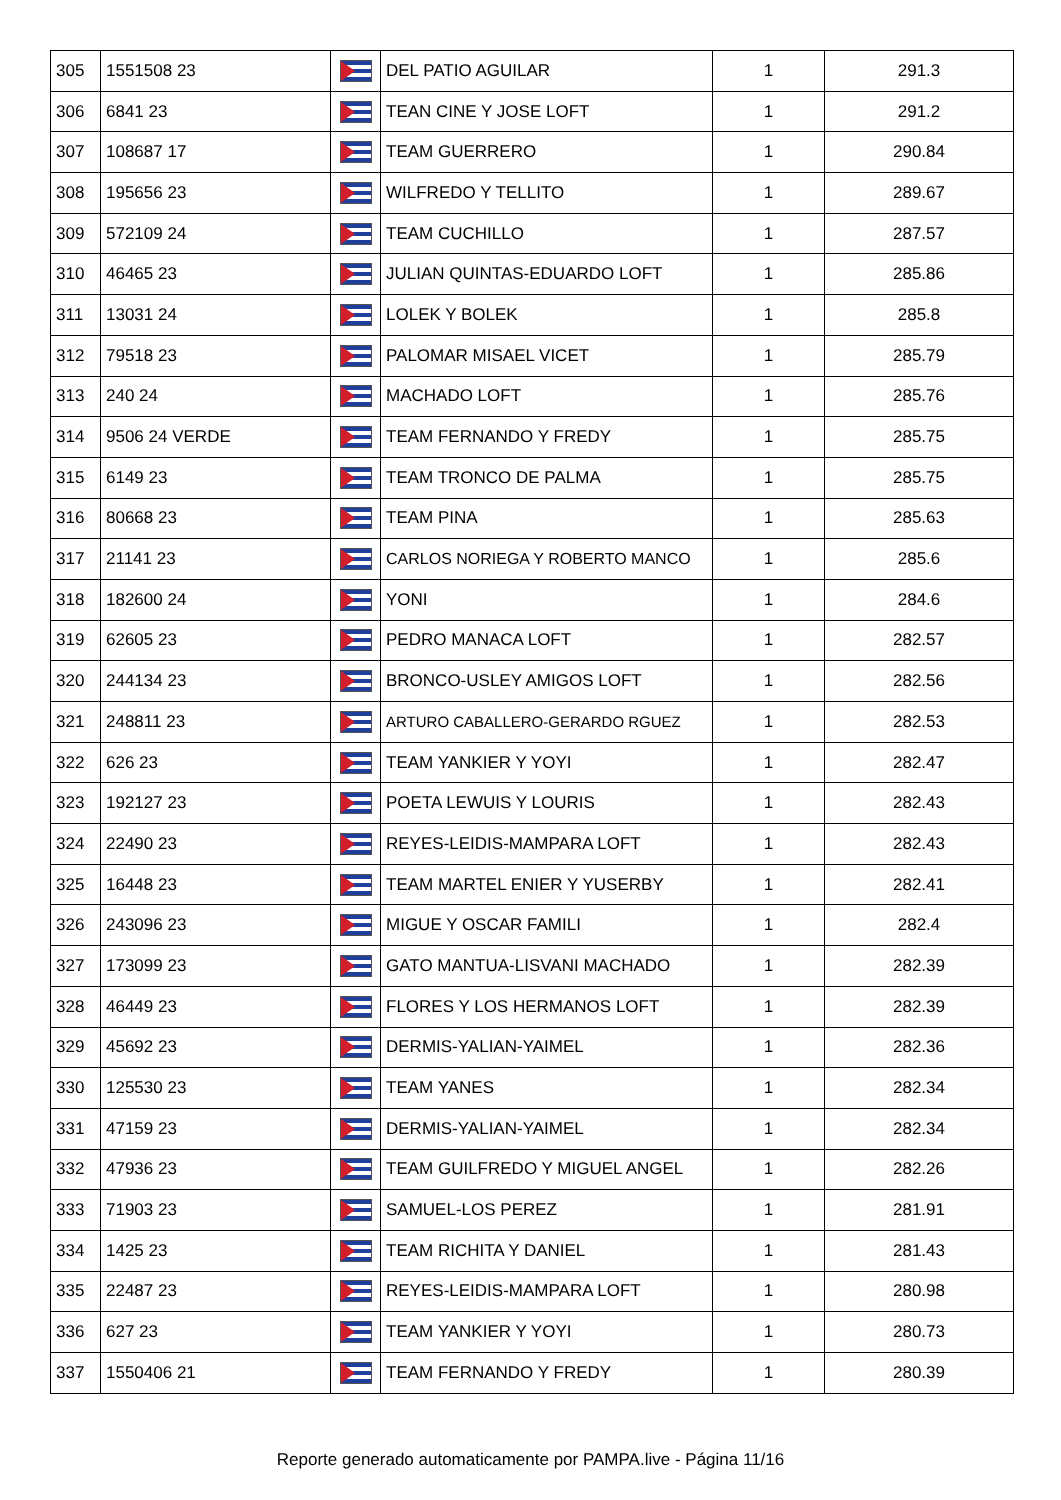| 305 | 1551508 23 | | DEL PATIO AGUILAR | 1 | 291.3 |
| 306 | 6841 23 | | TEAN CINE Y JOSE LOFT | 1 | 291.2 |
| 307 | 108687 17 | | TEAM GUERRERO | 1 | 290.84 |
| 308 | 195656 23 | | WILFREDO Y TELLITO | 1 | 289.67 |
| 309 | 572109 24 | | TEAM CUCHILLO | 1 | 287.57 |
| 310 | 46465 23 | | JULIAN QUINTAS-EDUARDO LOFT | 1 | 285.86 |
| 311 | 13031 24 | | LOLEK Y BOLEK | 1 | 285.8 |
| 312 | 79518 23 | | PALOMAR MISAEL VICET | 1 | 285.79 |
| 313 | 240 24 | | MACHADO LOFT | 1 | 285.76 |
| 314 | 9506 24 VERDE | | TEAM FERNANDO Y FREDY | 1 | 285.75 |
| 315 | 6149 23 | | TEAM TRONCO DE PALMA | 1 | 285.75 |
| 316 | 80668 23 | | TEAM PINA | 1 | 285.63 |
| 317 | 21141 23 | | CARLOS NORIEGA Y ROBERTO MANCO | 1 | 285.6 |
| 318 | 182600 24 | | YONI | 1 | 284.6 |
| 319 | 62605 23 | | PEDRO MANACA LOFT | 1 | 282.57 |
| 320 | 244134 23 | | BRONCO-USLEY AMIGOS LOFT | 1 | 282.56 |
| 321 | 248811 23 | | ARTURO CABALLERO-GERARDO RGUEZ | 1 | 282.53 |
| 322 | 626 23 | | TEAM YANKIER Y YOYI | 1 | 282.47 |
| 323 | 192127 23 | | POETA LEWUIS Y LOURIS | 1 | 282.43 |
| 324 | 22490 23 | | REYES-LEIDIS-MAMPARA LOFT | 1 | 282.43 |
| 325 | 16448 23 | | TEAM MARTEL ENIER Y YUSERBY | 1 | 282.41 |
| 326 | 243096 23 | | MIGUE Y OSCAR FAMILI | 1 | 282.4 |
| 327 | 173099 23 | | GATO MANTUA-LISVANI MACHADO | 1 | 282.39 |
| 328 | 46449 23 | | FLORES Y LOS HERMANOS LOFT | 1 | 282.39 |
| 329 | 45692 23 | | DERMIS-YALIAN-YAIMEL | 1 | 282.36 |
| 330 | 125530 23 | | TEAM YANES | 1 | 282.34 |
| 331 | 47159 23 | | DERMIS-YALIAN-YAIMEL | 1 | 282.34 |
| 332 | 47936 23 | | TEAM GUILFREDO Y MIGUEL ANGEL | 1 | 282.26 |
| 333 | 71903 23 | | SAMUEL-LOS PEREZ | 1 | 281.91 |
| 334 | 1425 23 | | TEAM RICHITA Y DANIEL | 1 | 281.43 |
| 335 | 22487 23 | | REYES-LEIDIS-MAMPARA LOFT | 1 | 280.98 |
| 336 | 627 23 | | TEAM YANKIER Y YOYI | 1 | 280.73 |
| 337 | 1550406 21 | | TEAM FERNANDO Y FREDY | 1 | 280.39 |
Reporte generado automaticamente por PAMPA.live - Página 11/16